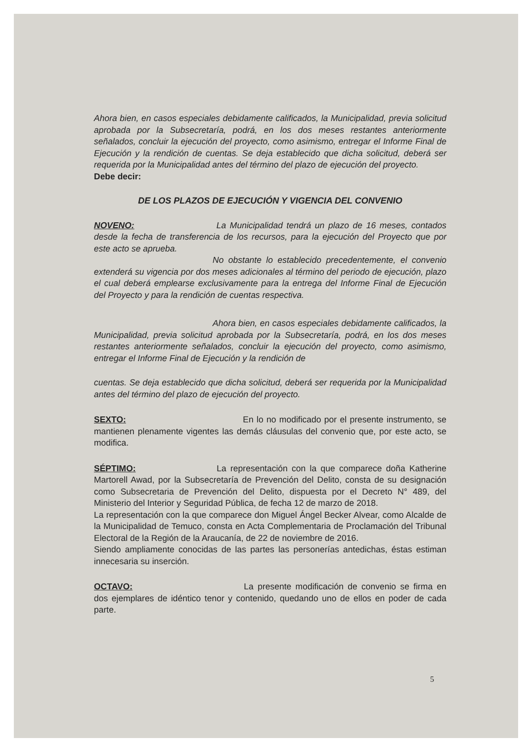Ahora bien, en casos especiales debidamente calificados, la Municipalidad, previa solicitud aprobada por la Subsecretaría, podrá, en los dos meses restantes anteriormente señalados, concluir la ejecución del proyecto, como asimismo, entregar el Informe Final de Ejecución y la rendición de cuentas. Se deja establecido que dicha solicitud, deberá ser requerida por la Municipalidad antes del término del plazo de ejecución del proyecto.
Debe decir:
DE LOS PLAZOS DE EJECUCIÓN Y VIGENCIA DEL CONVENIO
NOVENO: La Municipalidad tendrá un plazo de 16 meses, contados desde la fecha de transferencia de los recursos, para la ejecución del Proyecto que por este acto se aprueba.
No obstante lo establecido precedentemente, el convenio extenderá su vigencia por dos meses adicionales al término del periodo de ejecución, plazo el cual deberá emplearse exclusivamente para la entrega del Informe Final de Ejecución del Proyecto y para la rendición de cuentas respectiva.
Ahora bien, en casos especiales debidamente calificados, la Municipalidad, previa solicitud aprobada por la Subsecretaría, podrá, en los dos meses restantes anteriormente señalados, concluir la ejecución del proyecto, como asimismo, entregar el Informe Final de Ejecución y la rendición de
cuentas. Se deja establecido que dicha solicitud, deberá ser requerida por la Municipalidad antes del término del plazo de ejecución del proyecto.
SEXTO: En lo no modificado por el presente instrumento, se mantienen plenamente vigentes las demás cláusulas del convenio que, por este acto, se modifica.
SÉPTIMO: La representación con la que comparece doña Katherine Martorell Awad, por la Subsecretaría de Prevención del Delito, consta de su designación como Subsecretaria de Prevención del Delito, dispuesta por el Decreto N° 489, del Ministerio del Interior y Seguridad Pública, de fecha 12 de marzo de 2018.
La representación con la que comparece don Miguel Ángel Becker Alvear, como Alcalde de la Municipalidad de Temuco, consta en Acta Complementaria de Proclamación del Tribunal Electoral de la Región de la Araucanía, de 22 de noviembre de 2016.
Siendo ampliamente conocidas de las partes las personerías antedichas, éstas estiman innecesaria su inserción.
OCTAVO: La presente modificación de convenio se firma en dos ejemplares de idéntico tenor y contenido, quedando uno de ellos en poder de cada parte.
5